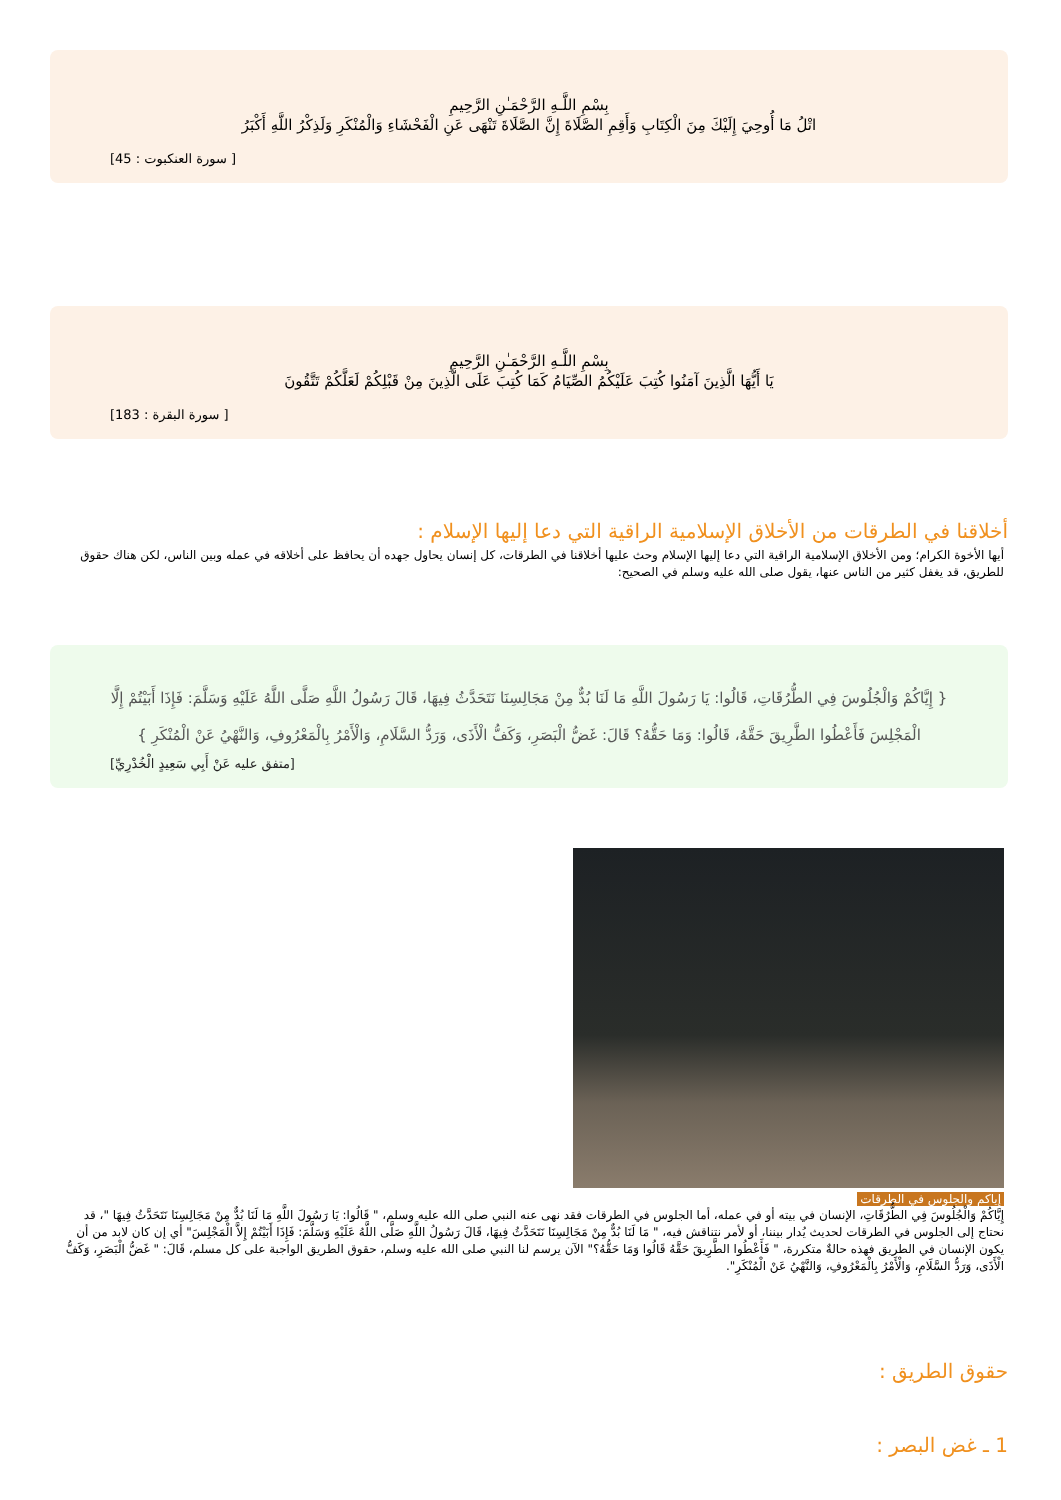بِسْمِ اللَّـهِ الرَّحْمَـٰنِ الرَّحِيمِ
اتْلُ مَا أُوحِيَ إِلَيْكَ مِنَ الْكِتَابِ وَأَقِمِ الصَّلَاةَ إِنَّ الصَّلَاةَ تَنْهَى عَنِ الْفَحْشَاءِ وَالْمُنْكَرِ وَلَذِكْرُ اللَّهِ أَكْبَرُ
[ سورة العنكبوت : 45]
بِسْمِ اللَّـهِ الرَّحْمَـٰنِ الرَّحِيمِ
يَا أَيُّهَا الَّذِينَ آمَنُوا كُتِبَ عَلَيْكُمُ الصِّيَامُ كَمَا كُتِبَ عَلَى الَّذِينَ مِنْ قَبْلِكُمْ لَعَلَّكُمْ تَتَّقُونَ
[ سورة البقرة : 183]
أخلاقنا في الطرقات من الأخلاق الإسلامية الراقية التي دعا إليها الإسلام :
أيها الأخوة الكرام؛ ومن الأخلاق الإسلامية الراقية التي دعا إليها الإسلام وحث عليها أخلاقنا في الطرقات، كل إنسان يحاول جهده أن يحافظ على أخلاقه في عمله وبين الناس، لكن هناك حقوق للطريق، قد يغفل كثير من الناس عنها، يقول صلى الله عليه وسلم في الصحيح:
{ إِيَّاكُمْ وَالْجُلُوسَ فِي الطُّرُقَاتِ، قَالُوا: يَا رَسُولَ اللَّهِ مَا لَنَا بُدٌّ مِنْ مَجَالِسِنَا نَتَحَدَّثُ فِيهَا، قَالَ رَسُولُ اللَّهِ صَلَّى اللَّهُ عَلَيْهِ وَسَلَّمَ: فَإِذَا أَبَيْتُمْ إِلَّا الْمَجْلِسَ فَأَعْطُوا الطَّرِيقَ حَقَّهُ، قَالُوا: وَمَا حَقُّهُ؟ قَالَ: غَضُّ الْبَصَرِ، وَكَفُّ الْأَذَى، وَرَدُّ السَّلَامِ، وَالْأَمْرُ بِالْمَعْرُوفِ، وَالنَّهْيُ عَنْ الْمُنْكَرِ }
[متفق عليه عَنْ أَبِي سَعِيدٍ الْخُدْرِيِّ]
إياكم والجلوس في الطرقات
إِيَّاكُمْ وَالْجُلُوسَ فِي الطُّرُقَاتِ، الإنسان في بيته أو في عمله، أما الجلوس في الطرقات فقد نهى عنه النبي صلى الله عليه وسلم، " قَالُوا: يَا رَسُولَ اللَّهِ مَا لَنَا بُدٌّ مِنْ مَجَالِسِنَا نَتَحَدَّثُ فِيهَا "، قد نحتاج إلى الجلوس في الطرقات لحديث يُدار بيننا، أو لأمر نتناقش فيه، " مَا لَنَا بُدٌّ مِنْ مَجَالِسِنَا نَتَحَدَّثُ فِيهَا، قَالَ رَسُولُ اللَّهِ صَلَّى اللَّهُ عَلَيْهِ وَسَلَّمَ: فَإِذَا أَبَيْتُمْ إِلاَّ الْمَجْلِسَ" أي إن كان لابد من أن يكون الإنسان في الطريق فهذه حالةٌ متكررة، " فَأَعْطُوا الطَّرِيقَ حَقَّهُ قَالُوا وَمَا حَقُّهُ؟" الآن يرسم لنا النبي صلى الله عليه وسلم، حقوق الطريق الواجبة على كل مسلم، قَالَ: " غَضُّ الْبَصَرِ، وَكَفُّ الْأَذَى، وَرَدُّ السَّلَامِ، وَالْأَمْرُ بِالْمَعْرُوفِ، وَالنَّهْيُ عَنْ الْمُنْكَرِ".
حقوق الطريق :
1 ـ غض البصر :